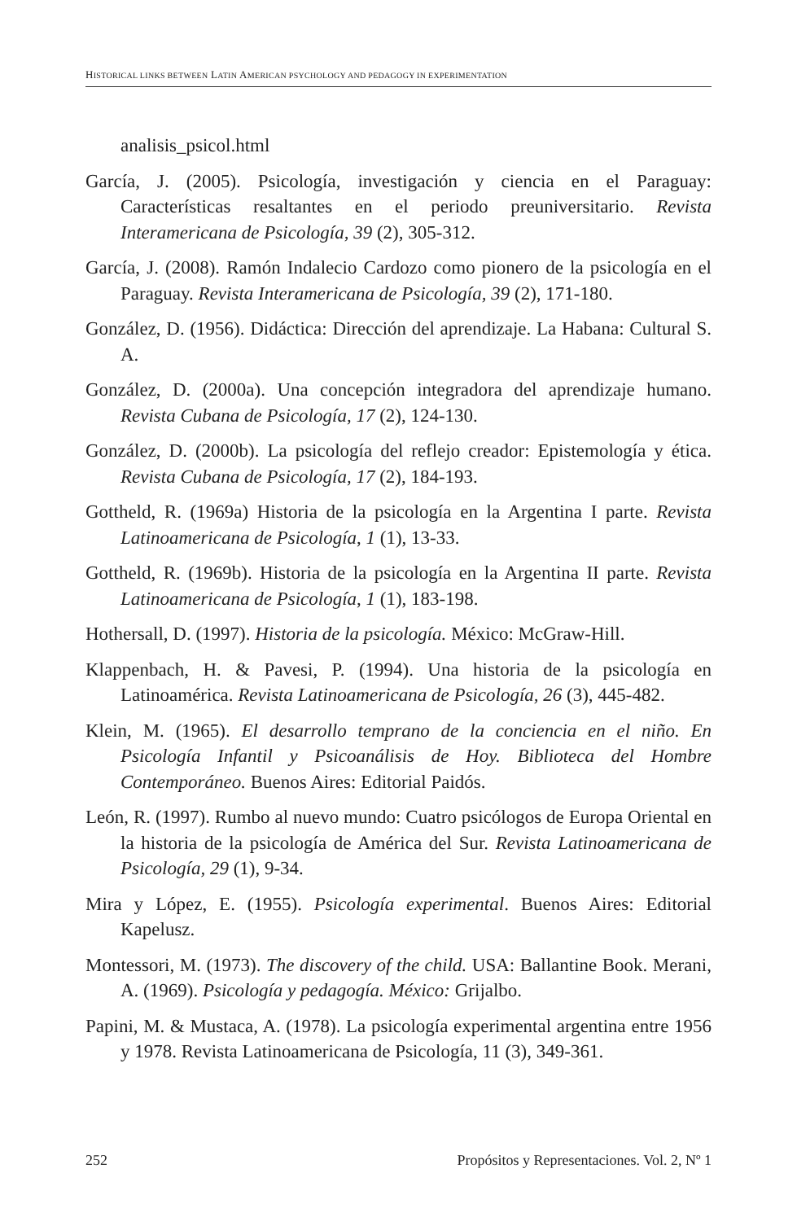HISTORICAL LINKS BETWEEN LATIN AMERICAN PSYCHOLOGY AND PEDAGOGY IN EXPERIMENTATION
analisis_psicol.html
García, J. (2005). Psicología, investigación y ciencia en el Paraguay: Características resaltantes en el periodo preuniversitario. Revista Interamericana de Psicología, 39 (2), 305-312.
García, J. (2008). Ramón Indalecio Cardozo como pionero de la psicología en el Paraguay. Revista Interamericana de Psicología, 39 (2), 171-180.
González, D. (1956). Didáctica: Dirección del aprendizaje. La Habana: Cultural S. A.
González, D. (2000a). Una concepción integradora del aprendizaje humano. Revista Cubana de Psicología, 17 (2), 124-130.
González, D. (2000b). La psicología del reflejo creador: Epistemología y ética. Revista Cubana de Psicología, 17 (2), 184-193.
Gottheld, R. (1969a) Historia de la psicología en la Argentina I parte. Revista Latinoamericana de Psicología, 1 (1), 13-33.
Gottheld, R. (1969b). Historia de la psicología en la Argentina II parte. Revista Latinoamericana de Psicología, 1 (1), 183-198.
Hothersall, D. (1997). Historia de la psicología. México: McGraw-Hill.
Klappenbach, H. & Pavesi, P. (1994). Una historia de la psicología en Latinoamérica. Revista Latinoamericana de Psicología, 26 (3), 445-482.
Klein, M. (1965). El desarrollo temprano de la conciencia en el niño. En Psicología Infantil y Psicoanálisis de Hoy. Biblioteca del Hombre Contemporáneo. Buenos Aires: Editorial Paidós.
León, R. (1997). Rumbo al nuevo mundo: Cuatro psicólogos de Europa Oriental en la historia de la psicología de América del Sur. Revista Latinoamericana de Psicología, 29 (1), 9-34.
Mira y López, E. (1955). Psicología experimental. Buenos Aires: Editorial Kapelusz.
Montessori, M. (1973). The discovery of the child. USA: Ballantine Book. Merani, A. (1969). Psicología y pedagogía. México: Grijalbo.
Papini, M. & Mustaca, A. (1978). La psicología experimental argentina entre 1956 y 1978. Revista Latinoamericana de Psicología, 11 (3), 349-361.
252 Propósitos y Representaciones. Vol. 2, Nº 1